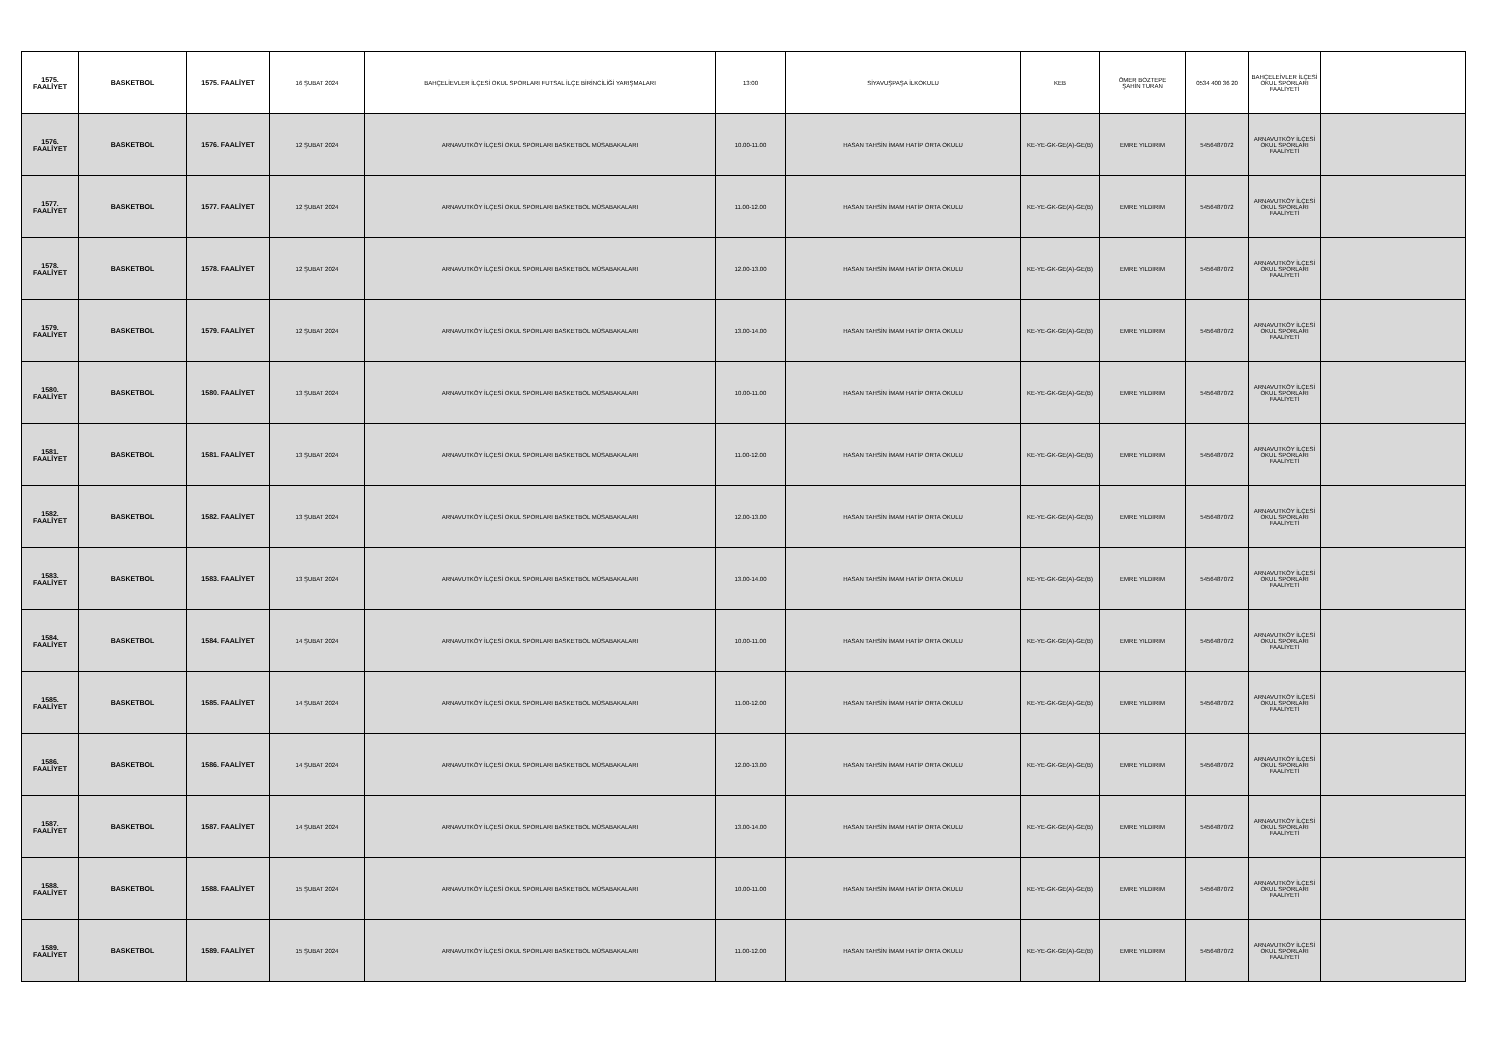| 1575. FAALİYET | BASKETBOL | 1575. FAALİYET | 16 ŞUBAT 2024 | BAHÇELİEVLER İLÇESİ OKUL SPORLARI FUTSAL İLÇE BİRİNCİLİĞİ YARIŞMALARI | 13:00 | SİYAVUŞPAŞA İLKOKULU | KEB | ÖMER BOZTEPE ŞAHİN TURAN | 0534 400 36 20 | BAHÇELEİVLER İLÇESİ OKUL SPORLARI FAALİYETİ | |
| 1576. FAALİYET | BASKETBOL | 1576. FAALİYET | 12 ŞUBAT 2024 | ARNAVUTKÖY İLÇESİ OKUL SPORLARI BASKETBOL MÜSABAKALARI | 10.00-11.00 | HASAN TAHSİN İMAM HATİP ORTA OKULU | KE-YE-GK-GE(A)-GE(B) | EMRE YILDIRIM | 5456487072 | ARNAVUTKÖY İLÇESİ OKUL SPORLARI FAALİYETİ | |
| 1577. FAALİYET | BASKETBOL | 1577. FAALİYET | 12 ŞUBAT 2024 | ARNAVUTKÖY İLÇESİ OKUL SPORLARI BASKETBOL MÜSABAKALARI | 11.00-12.00 | HASAN TAHSİN İMAM HATİP ORTA OKULU | KE-YE-GK-GE(A)-GE(B) | EMRE YILDIRIM | 5456487072 | ARNAVUTKÖY İLÇESİ OKUL SPORLARI FAALİYETİ | |
| 1578. FAALİYET | BASKETBOL | 1578. FAALİYET | 12 ŞUBAT 2024 | ARNAVUTKÖY İLÇESİ OKUL SPORLARI BASKETBOL MÜSABAKALARI | 12.00-13.00 | HASAN TAHSİN İMAM HATİP ORTA OKULU | KE-YE-GK-GE(A)-GE(B) | EMRE YILDIRIM | 5456487072 | ARNAVUTKÖY İLÇESİ OKUL SPORLARI FAALİYETİ | |
| 1579. FAALİYET | BASKETBOL | 1579. FAALİYET | 12 ŞUBAT 2024 | ARNAVUTKÖY İLÇESİ OKUL SPORLARI BASKETBOL MÜSABAKALARI | 13.00-14.00 | HASAN TAHSİN İMAM HATİP ORTA OKULU | KE-YE-GK-GE(A)-GE(B) | EMRE YILDIRIM | 5456487072 | ARNAVUTKÖY İLÇESİ OKUL SPORLARI FAALİYETİ | |
| 1580. FAALİYET | BASKETBOL | 1580. FAALİYET | 13 ŞUBAT 2024 | ARNAVUTKÖY İLÇESİ OKUL SPORLARI BASKETBOL MÜSABAKALARI | 10.00-11.00 | HASAN TAHSİN İMAM HATİP ORTA OKULU | KE-YE-GK-GE(A)-GE(B) | EMRE YILDIRIM | 5456487072 | ARNAVUTKÖY İLÇESİ OKUL SPORLARI FAALİYETİ | |
| 1581. FAALİYET | BASKETBOL | 1581. FAALİYET | 13 ŞUBAT 2024 | ARNAVUTKÖY İLÇESİ OKUL SPORLARI BASKETBOL MÜSABAKALARI | 11.00-12.00 | HASAN TAHSİN İMAM HATİP ORTA OKULU | KE-YE-GK-GE(A)-GE(B) | EMRE YILDIRIM | 5456487072 | ARNAVUTKÖY İLÇESİ OKUL SPORLARI FAALİYETİ | |
| 1582. FAALİYET | BASKETBOL | 1582. FAALİYET | 13 ŞUBAT 2024 | ARNAVUTKÖY İLÇESİ OKUL SPORLARI BASKETBOL MÜSABAKALARI | 12.00-13.00 | HASAN TAHSİN İMAM HATİP ORTA OKULU | KE-YE-GK-GE(A)-GE(B) | EMRE YILDIRIM | 5456487072 | ARNAVUTKÖY İLÇESİ OKUL SPORLARI FAALİYETİ | |
| 1583. FAALİYET | BASKETBOL | 1583. FAALİYET | 13 ŞUBAT 2024 | ARNAVUTKÖY İLÇESİ OKUL SPORLARI BASKETBOL MÜSABAKALARI | 13.00-14.00 | HASAN TAHSİN İMAM HATİP ORTA OKULU | KE-YE-GK-GE(A)-GE(B) | EMRE YILDIRIM | 5456487072 | ARNAVUTKÖY İLÇESİ OKUL SPORLARI FAALİYETİ | |
| 1584. FAALİYET | BASKETBOL | 1584. FAALİYET | 14 ŞUBAT 2024 | ARNAVUTKÖY İLÇESİ OKUL SPORLARI BASKETBOL MÜSABAKALARI | 10.00-11.00 | HASAN TAHSİN İMAM HATİP ORTA OKULU | KE-YE-GK-GE(A)-GE(B) | EMRE YILDIRIM | 5456487072 | ARNAVUTKÖY İLÇESİ OKUL SPORLARI FAALİYETİ | |
| 1585. FAALİYET | BASKETBOL | 1585. FAALİYET | 14 ŞUBAT 2024 | ARNAVUTKÖY İLÇESİ OKUL SPORLARI BASKETBOL MÜSABAKALARI | 11.00-12.00 | HASAN TAHSİN İMAM HATİP ORTA OKULU | KE-YE-GK-GE(A)-GE(B) | EMRE YILDIRIM | 5456487072 | ARNAVUTKÖY İLÇESİ OKUL SPORLARI FAALİYETİ | |
| 1586. FAALİYET | BASKETBOL | 1586. FAALİYET | 14 ŞUBAT 2024 | ARNAVUTKÖY İLÇESİ OKUL SPORLARI BASKETBOL MÜSABAKALARI | 12.00-13.00 | HASAN TAHSİN İMAM HATİP ORTA OKULU | KE-YE-GK-GE(A)-GE(B) | EMRE YILDIRIM | 5456487072 | ARNAVUTKÖY İLÇESİ OKUL SPORLARI FAALİYETİ | |
| 1587. FAALİYET | BASKETBOL | 1587. FAALİYET | 14 ŞUBAT 2024 | ARNAVUTKÖY İLÇESİ OKUL SPORLARI BASKETBOL MÜSABAKALARI | 13.00-14.00 | HASAN TAHSİN İMAM HATİP ORTA OKULU | KE-YE-GK-GE(A)-GE(B) | EMRE YILDIRIM | 5456487072 | ARNAVUTKÖY İLÇESİ OKUL SPORLARI FAALİYETİ | |
| 1588. FAALİYET | BASKETBOL | 1588. FAALİYET | 15 ŞUBAT 2024 | ARNAVUTKÖY İLÇESİ OKUL SPORLARI BASKETBOL MÜSABAKALARI | 10.00-11.00 | HASAN TAHSİN İMAM HATİP ORTA OKULU | KE-YE-GK-GE(A)-GE(B) | EMRE YILDIRIM | 5456487072 | ARNAVUTKÖY İLÇESİ OKUL SPORLARI FAALİYETİ | |
| 1589. FAALİYET | BASKETBOL | 1589. FAALİYET | 15 ŞUBAT 2024 | ARNAVUTKÖY İLÇESİ OKUL SPORLARI BASKETBOL MÜSABAKALARI | 11.00-12.00 | HASAN TAHSİN İMAM HATİP ORTA OKULU | KE-YE-GK-GE(A)-GE(B) | EMRE YILDIRIM | 5456487072 | ARNAVUTKÖY İLÇESİ OKUL SPORLARI FAALİYETİ | |